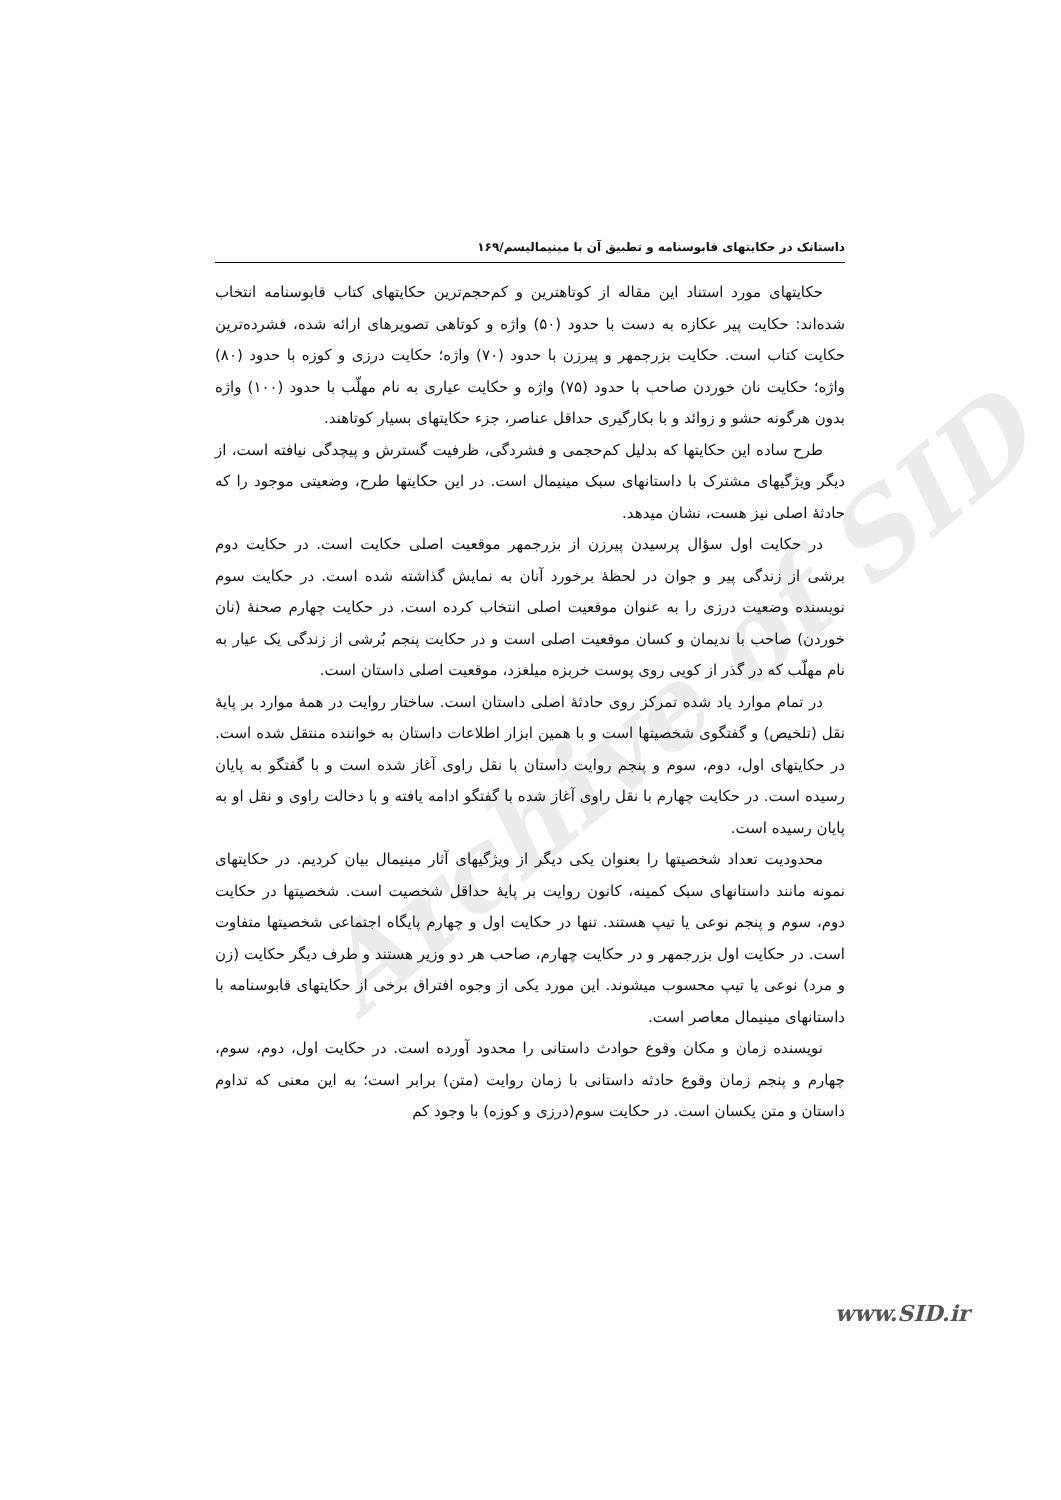Archive of SID
داستانک در حکایتهای قابوسنامه و تطبیق آن با مینیمالیسم/۱۶۹
حکایتهای مورد استناد این مقاله از کوتاهترین و کم‌حجم‌ترین حکایتهای کتاب قابوسنامه انتخاب شده‌اند: حکایت پیر عکازه به دست با حدود (۵۰) واژه و کوتاهی تصویرهای ارائه شده، فشرده‌ترین حکایت کتاب است. حکایت بزرجمهر و پیرزن با حدود (۷۰) واژه؛ حکایت درزی و کوزه با حدود (۸۰) واژه؛ حکایت نان خوردن صاحب با حدود (۷۵) واژه و حکایت عیاری به نام مهلّب با حدود (۱۰۰) واژه بدون هرگونه حشو و زوائد و با بکارگیری حداقل عناصر، جزء حکایتهای بسیار کوتاهند.
طرح ساده این حکایتها که بدلیل کم‌حجمی و فشردگی، ظرفیت گسترش و پیچدگی نیافته است، از دیگر ویژگیهای مشترک با داستانهای سبک مینیمال است. در این حکایتها طرح، وضعیتی موجود را که حادثهٔ اصلی نیز هست، نشان میدهد.
در حکایت اول سؤال پرسیدن پیرزن از بزرجمهر موقعیت اصلی حکایت است. در حکایت دوم برشی از زندگی پیر و جوان در لحظهٔ برخورد آنان به نمایش گذاشته شده است. در حکایت سوم نویسنده وضعیت درزی را به عنوان موقعیت اصلی انتخاب کرده است. در حکایت چهارم صحنهٔ (نان خوردن) صاحب با ندیمان و کسان موقعیت اصلی است و در حکایت پنجم بُرشی از زندگی یک عیار به نام مهلّب که در گذر از کویی روی پوست خربزه میلغزد، موقعیت اصلی داستان است.
در تمام موارد یاد شده تمرکز روی حادثهٔ اصلی داستان است. ساختار روایت در همهٔ موارد بر پایهٔ نقل (تلخیص) و گفتگوی شخصیتها است و با همین ابزار اطلاعات داستان به خواننده منتقل شده است. در حکایتهای اول، دوم، سوم و پنجم روایت داستان با نقل راوی آغاز شده است و با گفتگو به پایان رسیده است. در حکایت چهارم با نقل راوی آغاز شده با گفتگو ادامه یافته و با دخالت راوی و نقل او به پایان رسیده است.
محدودیت تعداد شخصیتها را بعنوان یکی دیگر از ویژگیهای آثار مینیمال بیان کردیم. در حکایتهای نمونه مانند داستانهای سبک کمینه، کانون روایت بر پایهٔ حداقل شخصیت است. شخصیتها در حکایت دوم، سوم و پنجم نوعی یا تیپ هستند. تنها در حکایت اول و چهارم پایگاه اجتماعی شخصیتها متفاوت است. در حکایت اول بزرجمهر و در حکایت چهارم، صاحب هر دو وزیر هستند و طرف دیگر حکایت (زن و مرد) نوعی یا تیپ محسوب میشوند. این مورد یکی از وجوه افتراق برخی از حکایتهای قابوسنامه با داستانهای مینیمال معاصر است.
نویسنده زمان و مکان وقوع حوادث داستانی را محدود آورده است. در حکایت اول، دوم، سوم، چهارم و پنجم زمان وقوع حادثه داستانی با زمان روایت (متن) برابر است؛ به این معنی که تداوم داستان و متن یکسان است. در حکایت سوم(درزی و کوزه) با وجود کم
www.SID.ir